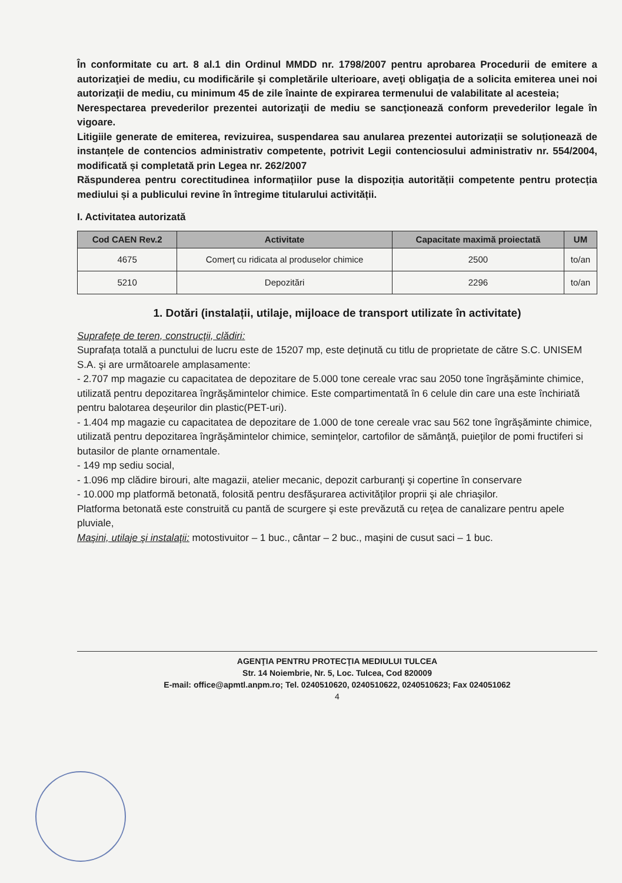În conformitate cu art. 8 al.1 din Ordinul MMDD nr. 1798/2007 pentru aprobarea Procedurii de emitere a autorizaţiei de mediu, cu modificările şi completările ulterioare, aveţi obligaţia de a solicita emiterea unei noi autorizaţii de mediu, cu minimum 45 de zile înainte de expirarea termenului de valabilitate al acesteia;
Nerespectarea prevederilor prezentei autorizaţii de mediu se sancţionează conform prevederilor legale în vigoare.
Litigiile generate de emiterea, revizuirea, suspendarea sau anularea prezentei autorizații se soluționează de instanțele de contencios administrativ competente, potrivit Legii contenciosului administrativ nr. 554/2004, modificată și completată prin Legea nr. 262/2007
Răspunderea pentru corectitudinea informațiilor puse la dispoziția autorității competente pentru protecția mediului și a publicului revine în întregime titularului activității.
I. Activitatea autorizată
| Cod CAEN Rev.2 | Activitate | Capacitate maximă proiectată | UM |
| --- | --- | --- | --- |
| 4675 | Comerţ cu ridicata al produselor chimice | 2500 | to/an |
| 5210 | Depozitări | 2296 | to/an |
1. Dotări (instalații, utilaje, mijloace de transport utilizate în activitate)
Suprafeţe de teren, construcţii, clădiri:
Suprafața totală a punctului de lucru este de 15207 mp, este deținută cu titlu de proprietate de către S.C. UNISEM S.A. şi are următoarele amplasamente:
- 2.707 mp magazie cu capacitatea de depozitare de 5.000 tone cereale vrac sau 2050 tone îngrăşăminte chimice, utilizată pentru depozitarea îngrăşămintelor chimice. Este compartimentată în 6 celule din care una este închiriată pentru balotarea deşeurilor din plastic(PET-uri).
- 1.404 mp magazie cu capacitatea de depozitare de 1.000 de tone cereale vrac sau 562 tone îngrăşăminte chimice, utilizată pentru depozitarea îngrăşămintelor chimice, seminţelor, cartofilor de sămânţă, puieţilor de pomi fructiferi si butasilor de plante ornamentale.
- 149 mp sediu social,
- 1.096 mp clădire birouri, alte magazii, atelier mecanic, depozit carburanţi şi copertine în conservare
- 10.000 mp platformă betonată, folosită pentru desfăşurarea activităţilor proprii şi ale chriaşilor.
Platforma betonată este construită cu pantă de scurgere şi este prevăzută cu reţea de canalizare pentru apele pluviale,
Maşini, utilaje şi instalaţii: motostivuitor – 1 buc., cântar – 2 buc., maşini de cusut saci – 1 buc.
AGENŢIA PENTRU PROTECŢIA MEDIULUI TULCEA
Str. 14 Noiembrie, Nr. 5, Loc. Tulcea, Cod 820009
E-mail: office@apmtl.anpm.ro; Tel. 0240510620, 0240510622, 0240510623; Fax 024051062
4